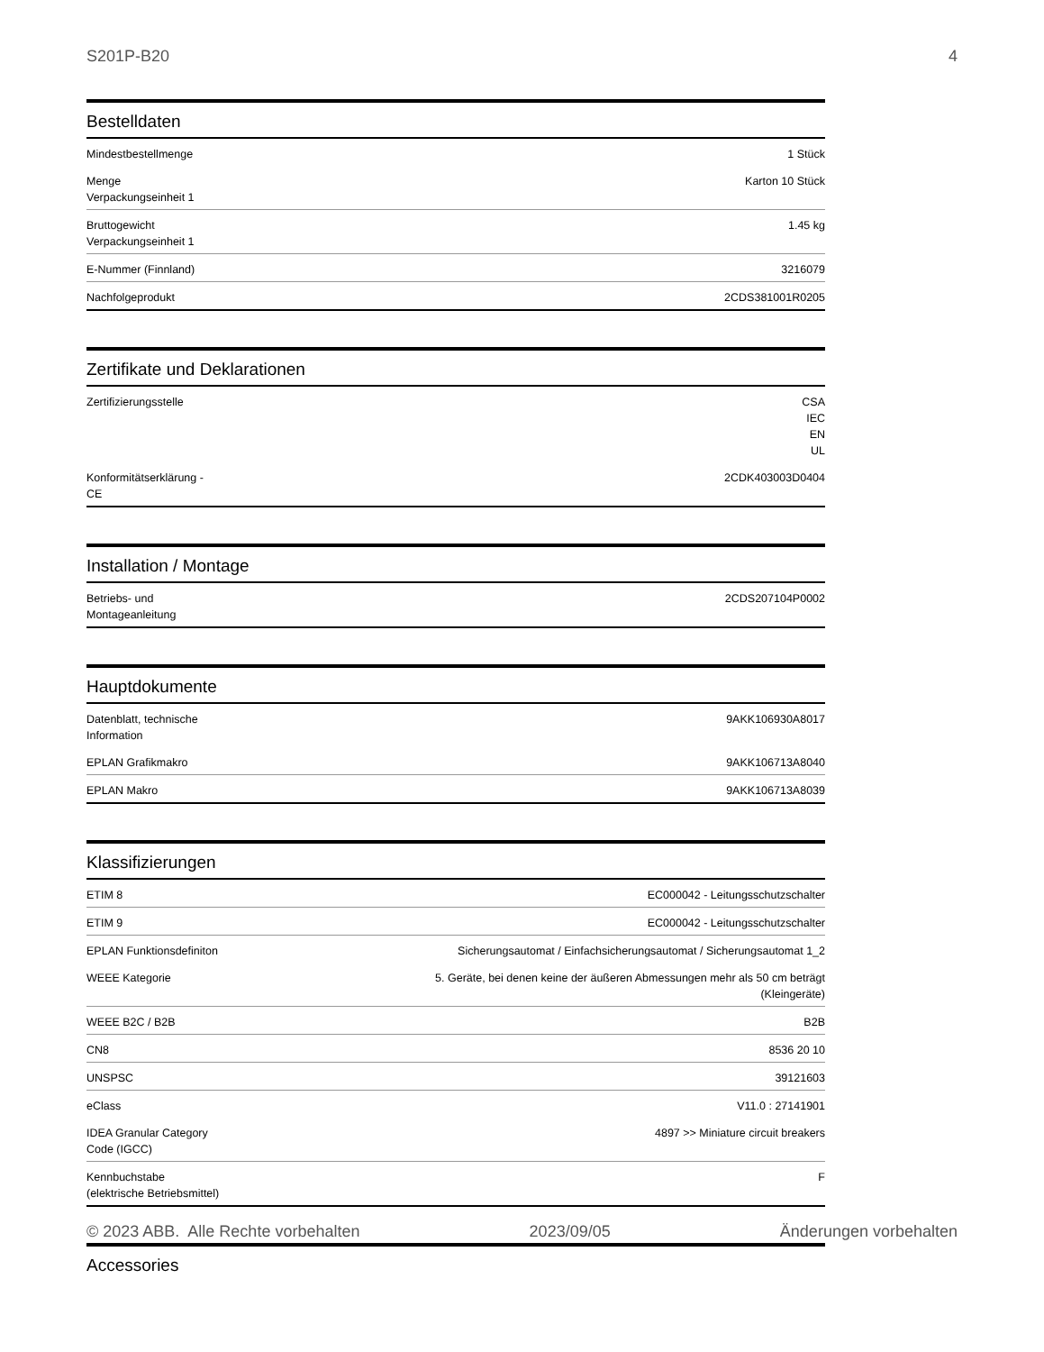S201P-B20 4
Bestelldaten
| Mindestbestellmenge | 1 Stück |
| Menge Verpackungseinheit 1 | Karton 10 Stück |
| Bruttogewicht Verpackungseinheit 1 | 1.45 kg |
| E-Nummer (Finnland) | 3216079 |
| Nachfolgeprodukt | 2CDS381001R0205 |
Zertifikate und Deklarationen
| Zertifizierungsstelle | CSA IEC EN UL |
| Konformitätserklärung - CE | 2CDK403003D0404 |
Installation / Montage
| Betriebs- und Montageanleitung | 2CDS207104P0002 |
Hauptdokumente
| Datenblatt, technische Information | 9AKK106930A8017 |
| EPLAN Grafikmakro | 9AKK106713A8040 |
| EPLAN Makro | 9AKK106713A8039 |
Klassifizierungen
| ETIM 8 | EC000042 - Leitungsschutzschalter |
| ETIM 9 | EC000042 - Leitungsschutzschalter |
| EPLAN Funktionsdefiniton | Sicherungsautomat / Einfachsicherungsautomat / Sicherungsautomat 1_2 |
| WEEE Kategorie | 5. Geräte, bei denen keine der äußeren Abmessungen mehr als 50 cm beträgt (Kleingeräte) |
| WEEE B2C / B2B | B2B |
| CN8 | 8536 20 10 |
| UNSPSC | 39121603 |
| eClass | V11.0 : 27141901 |
| IDEA Granular Category Code (IGCC) | 4897 >> Miniature circuit breakers |
| Kennbuchstabe (elektrische Betriebsmittel) | F |
Accessories
© 2023 ABB. Alle Rechte vorbehalten 2023/09/05 Änderungen vorbehalten